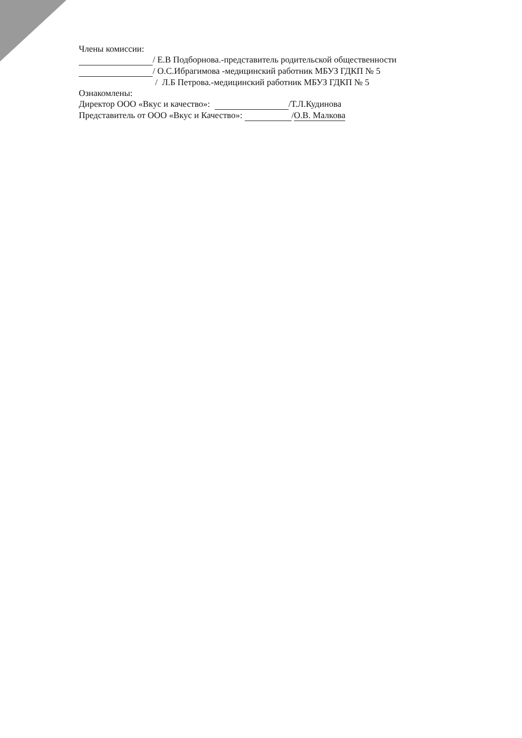Члены комиссии:
/ Е.В Подборнова.-представитель родительской общественности
/ О.С.Ибрагимова -медицинский работник МБУЗ ГДКП № 5
/ Л.Б Петрова.-медицинский работник МБУЗ ГДКП № 5
Ознакомлены:
Директор ООО «Вкус и качество»: /Т.Л.Кудинова
Представитель от ООО «Вкус и Качество»: /О.В. Малкова